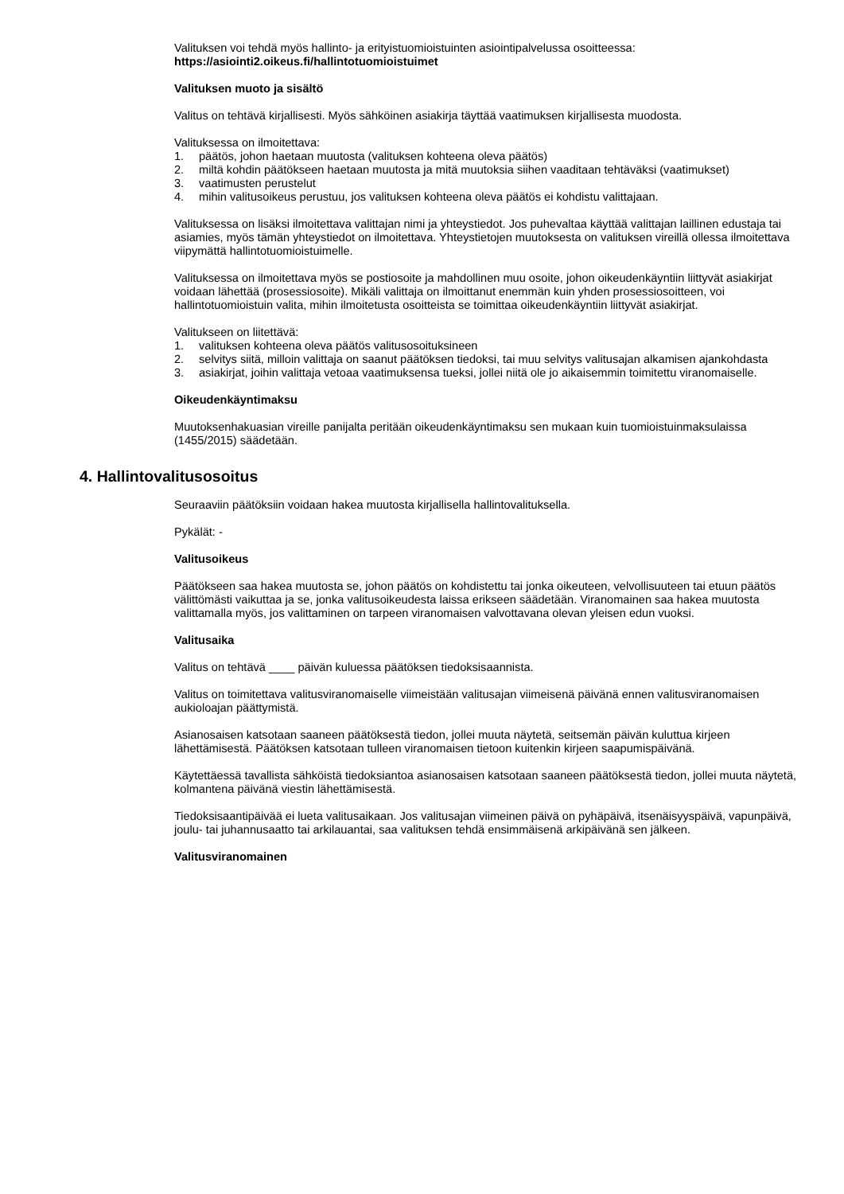Valituksen voi tehdä myös hallinto- ja erityistuomioistuinten asiointipalvelussa osoitteessa:
https://asiointi2.oikeus.fi/hallintotuomioistuimet
Valituksen muoto ja sisältö
Valitus on tehtävä kirjallisesti. Myös sähköinen asiakirja täyttää vaatimuksen kirjallisesta muodosta.
Valituksessa on ilmoitettava:
1. päätös, johon haetaan muutosta (valituksen kohteena oleva päätös)
2. miltä kohdin päätökseen haetaan muutosta ja mitä muutoksia siihen vaaditaan tehtäväksi (vaatimukset)
3. vaatimusten perustelut
4. mihin valitusoikeus perustuu, jos valituksen kohteena oleva päätös ei kohdistu valittajaan.
Valituksessa on lisäksi ilmoitettava valittajan nimi ja yhteystiedot. Jos puhevaltaa käyttää valittajan laillinen edustaja tai asiamies, myös tämän yhteystiedot on ilmoitettava. Yhteystietojen muutoksesta on valituksen vireillä ollessa ilmoitettava viipymättä hallintotuomioistuimelle.
Valituksessa on ilmoitettava myös se postiosoite ja mahdollinen muu osoite, johon oikeudenkäyntiin liittyvät asiakirjat voidaan lähettää (prosessiosoite). Mikäli valittaja on ilmoittanut enemmän kuin yhden prosessiosoitteen, voi hallintotuomioistuin valita, mihin ilmoitetusta osoitteista se toimittaa oikeudenkäyntiin liittyvät asiakirjat.
Valitukseen on liitettävä:
1. valituksen kohteena oleva päätös valitusosoituksineen
2. selvitys siitä, milloin valittaja on saanut päätöksen tiedoksi, tai muu selvitys valitusajan alkamisen ajankohdasta
3. asiakirjat, joihin valittaja vetoaa vaatimuksensa tueksi, jollei niitä ole jo aikaisemmin toimitettu viranomaiselle.
Oikeudenkäyntimaksu
Muutoksenhakuasian vireille panijalta peritään oikeudenkäyntimaksu sen mukaan kuin tuomioistuinmaksulaissa (1455/2015) säädetään.
4. Hallintovalitusosoitus
Seuraaviin päätöksiin voidaan hakea muutosta kirjallisella hallintovalituksella.
Pykälät: -
Valitusoikeus
Päätökseen saa hakea muutosta se, johon päätös on kohdistettu tai jonka oikeuteen, velvollisuuteen tai etuun päätös välittömästi vaikuttaa ja se, jonka valitusoikeudesta laissa erikseen säädetään. Viranomainen saa hakea muutosta valittamalla myös, jos valittaminen on tarpeen viranomaisen valvottavana olevan yleisen edun vuoksi.
Valitusaika
Valitus on tehtävä ____ päivän kuluessa päätöksen tiedoksisaannista.
Valitus on toimitettava valitusviranomaiselle viimeistään valitusajan viimeisenä päivänä ennen valitusviranomaisen aukioloajan päättymistä.
Asianosaisen katsotaan saaneen päätöksestä tiedon, jollei muuta näytetä, seitsemän päivän kuluttua kirjeen lähettämisestä. Päätöksen katsotaan tulleen viranomaisen tietoon kuitenkin kirjeen saapumispäivänä.
Käytettäessä tavallista sähköistä tiedoksiantoa asianosaisen katsotaan saaneen päätöksestä tiedon, jollei muuta näytetä, kolmantena päivänä viestin lähettämisestä.
Tiedoksisaantipäivää ei lueta valitusaikaan. Jos valitusajan viimeinen päivä on pyhäpäivä, itsenäisyyspäivä, vapunpäivä, joulu- tai juhannusaatto tai arkilauantai, saa valituksen tehdä ensimmäisenä arkipäivänä sen jälkeen.
Valitusviranomainen